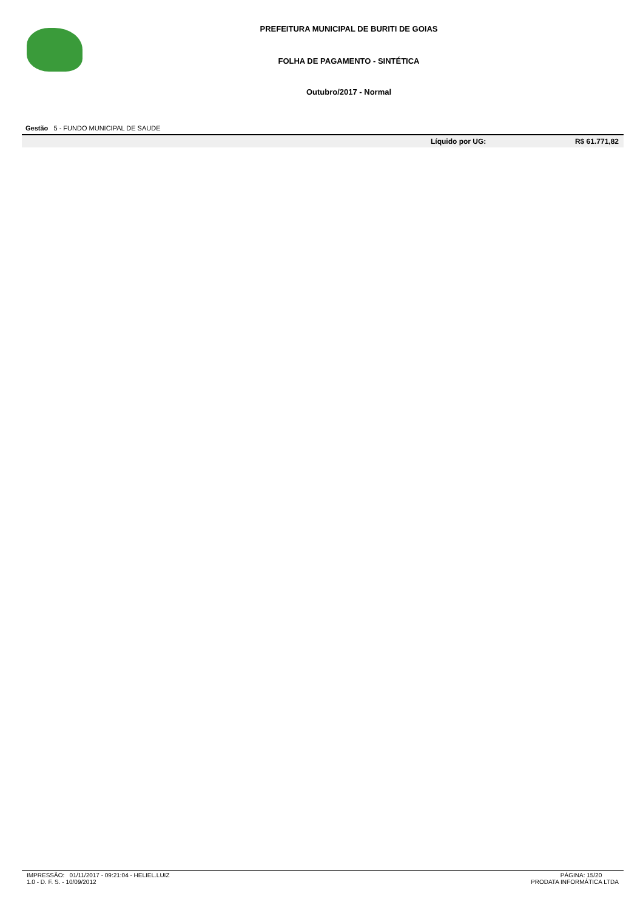PREFEITURA MUNICIPAL DE BURITI DE GOIAS
FOLHA DE PAGAMENTO - SINTÉTICA
Outubro/2017 - Normal
Gestão 5 - FUNDO MUNICIPAL DE SAUDE
| | Líquido por UG: | R$ 61.771,82 |
IMPRESSÃO: 01/11/2017 - 09:21:04 - HELIEL.LUIZ
1.0 - D. F. S. - 10/09/2012
PÁGINA: 15/20
PRODATA INFORMÁTICA LTDA